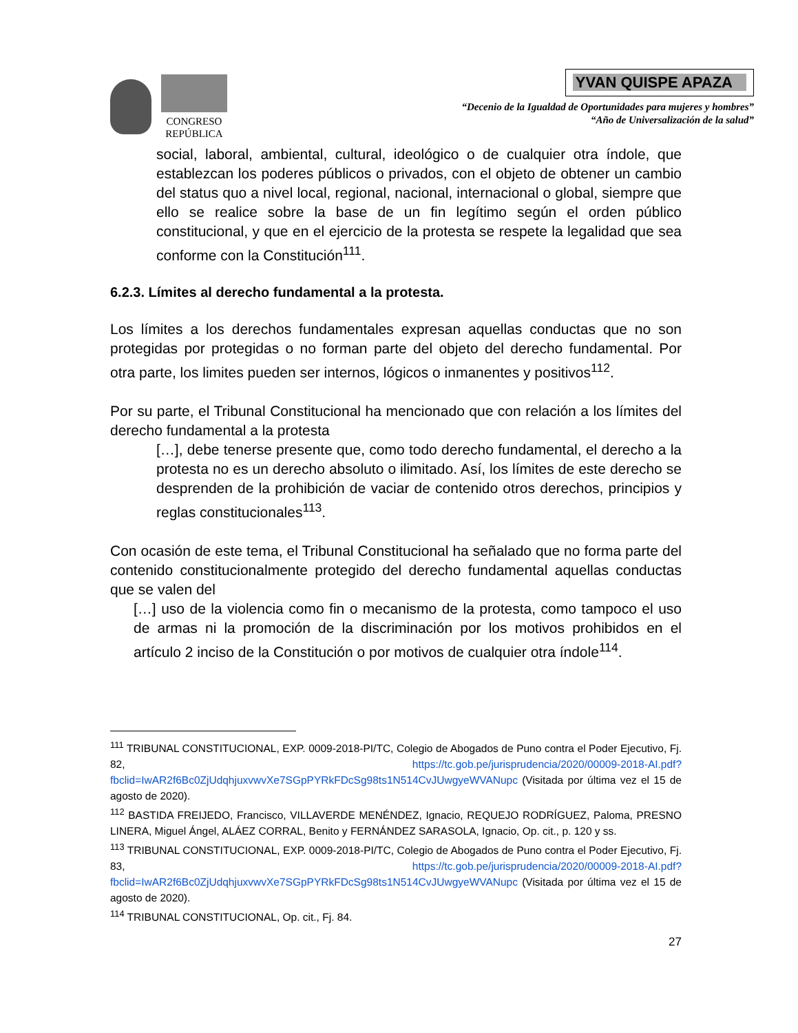CONGRESO
REPÚBLICA
YVAN QUISPE APAZA
“Decenio de la Igualdad de Oportunidades para mujeres y hombres”
“Año de Universalización de la salud”
social, laboral, ambiental, cultural, ideológico o de cualquier otra índole, que establezcan los poderes públicos o privados, con el objeto de obtener un cambio del status quo a nivel local, regional, nacional, internacional o global, siempre que ello se realice sobre la base de un fin legítimo según el orden público constitucional, y que en el ejercicio de la protesta se respete la legalidad que sea conforme con la Constitución<sup>111</sup>.
6.2.3. Límites al derecho fundamental a la protesta.
Los límites a los derechos fundamentales expresan aquellas conductas que no son protegidas por protegidas o no forman parte del objeto del derecho fundamental. Por otra parte, los limites pueden ser internos, lógicos o inmanentes y positivos<sup>112</sup>.
Por su parte, el Tribunal Constitucional ha mencionado que con relación a los límites del derecho fundamental a la protesta
[…], debe tenerse presente que, como todo derecho fundamental, el derecho a la protesta no es un derecho absoluto o ilimitado. Así, los límites de este derecho se desprenden de la prohibición de vaciar de contenido otros derechos, principios y reglas constitucionales<sup>113</sup>.
Con ocasión de este tema, el Tribunal Constitucional ha señalado que no forma parte del contenido constitucionalmente protegido del derecho fundamental aquellas conductas que se valen del
[…] uso de la violencia como fin o mecanismo de la protesta, como tampoco el uso de armas ni la promoción de la discriminación por los motivos prohibidos en el artículo 2 inciso de la Constitución o por motivos de cualquier otra índole<sup>114</sup>.
<sup>111</sup> TRIBUNAL CONSTITUCIONAL, EXP. 0009-2018-PI/TC, Colegio de Abogados de Puno contra el Poder Ejecutivo, Fj. 82, https://tc.gob.pe/jurisprudencia/2020/00009-2018-AI.pdf?fbclid=IwAR2f6Bc0ZjUdqhjuxvwvXe7SGpPYRkFDcSg98ts1N514CvJUwgyeWVANupc (Visitada por última vez el 15 de agosto de 2020).
<sup>112</sup> BASTIDA FREIJEDO, Francisco, VILLAVERDE MENÉNDEZ, Ignacio, REQUEJO RODRÍGUEZ, Paloma, PRESNO LINERA, Miguel Ángel, ALÁEZ CORRAL, Benito y FERNÁNDEZ SARASOLA, Ignacio, Op. cit., p. 120 y ss.
<sup>113</sup> TRIBUNAL CONSTITUCIONAL, EXP. 0009-2018-PI/TC, Colegio de Abogados de Puno contra el Poder Ejecutivo, Fj. 83, https://tc.gob.pe/jurisprudencia/2020/00009-2018-AI.pdf?fbclid=IwAR2f6Bc0ZjUdqhjuxvwvXe7SGpPYRkFDcSg98ts1N514CvJUwgyeWVANupc (Visitada por última vez el 15 de agosto de 2020).
<sup>114</sup> TRIBUNAL CONSTITUCIONAL, Op. cit., Fj. 84.
27